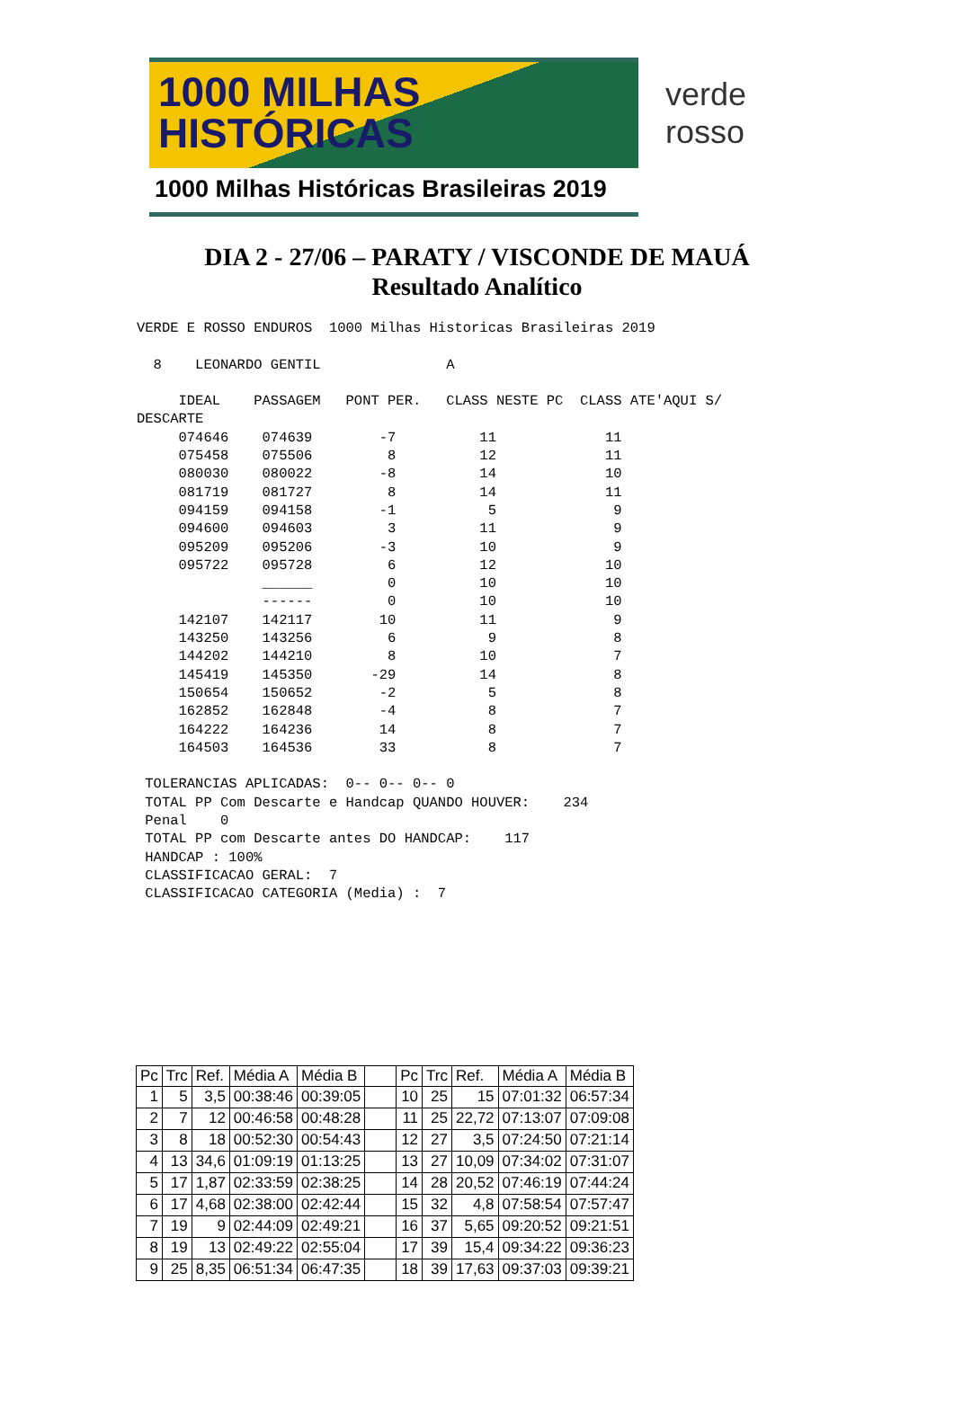1000 MILHAS
HISTÓRICAS
1000 Milhas Históricas Brasileiras 2019
verde rosso
DIA 2 - 27/06 – PARATY / VISCONDE DE MAUÁ
Resultado Analítico
VERDE E ROSSO ENDUROS  1000 Milhas Historicas Brasileiras 2019

  8    LEONARDO GENTIL               A

     IDEAL    PASSAGEM   PONT PER.   CLASS NESTE PC  CLASS ATE'AQUI S/
DESCARTE
     074646    074639        -7          11             11
     075458    075506         8          12             11
     080030    080022        -8          14             10
     081719    081727         8          14             11
     094159    094158        -1           5              9
     094600    094603         3          11              9
     095209    095206        -3          10              9
     095722    095728         6          12             10
               ______         0          10             10
               ------         0          10             10
     142107    142117        10          11              9
     143250    143256         6           9              8
     144202    144210         8          10              7
     145419    145350       -29          14              8
     150654    150652        -2           5              8
     162852    162848        -4           8              7
     164222    164236        14           8              7
     164503    164536        33           8              7

 TOLERANCIAS APLICADAS:  0-- 0-- 0-- 0
 TOTAL PP Com Descarte e Handcap QUANDO HOUVER:    234
 Penal    0
 TOTAL PP com Descarte antes DO HANDCAP:    117
 HANDCAP : 100%
 CLASSIFICACAO GERAL:  7
 CLASSIFICACAO CATEGORIA (Media) :  7
| Pc | Trc | Ref. | Média A | Média B | | Pc | Trc | Ref. | Média A | Média B |
| --- | --- | --- | --- | --- | --- | --- | --- | --- | --- | --- |
| 1 | 5 | 3,5 | 00:38:46 | 00:39:05 | | 10 | 25 | 15 | 07:01:32 | 06:57:34 |
| 2 | 7 | 12 | 00:46:58 | 00:48:28 | | 11 | 25 | 22,72 | 07:13:07 | 07:09:08 |
| 3 | 8 | 18 | 00:52:30 | 00:54:43 | | 12 | 27 | 3,5 | 07:24:50 | 07:21:14 |
| 4 | 13 | 34,6 | 01:09:19 | 01:13:25 | | 13 | 27 | 10,09 | 07:34:02 | 07:31:07 |
| 5 | 17 | 1,87 | 02:33:59 | 02:38:25 | | 14 | 28 | 20,52 | 07:46:19 | 07:44:24 |
| 6 | 17 | 4,68 | 02:38:00 | 02:42:44 | | 15 | 32 | 4,8 | 07:58:54 | 07:57:47 |
| 7 | 19 | 9 | 02:44:09 | 02:49:21 | | 16 | 37 | 5,65 | 09:20:52 | 09:21:51 |
| 8 | 19 | 13 | 02:49:22 | 02:55:04 | | 17 | 39 | 15,4 | 09:34:22 | 09:36:23 |
| 9 | 25 | 8,35 | 06:51:34 | 06:47:35 | | 18 | 39 | 17,63 | 09:37:03 | 09:39:21 |